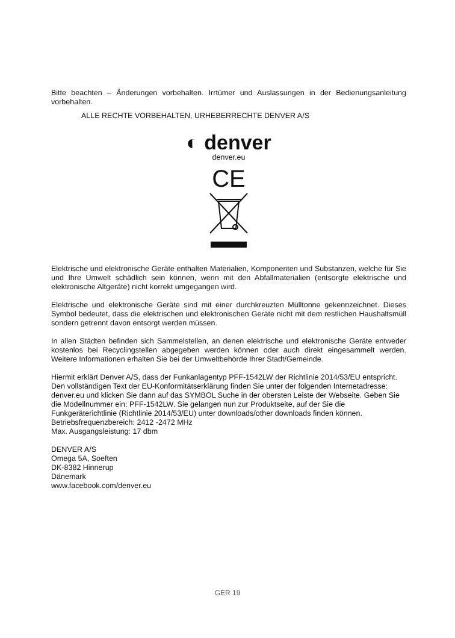Bitte beachten – Änderungen vorbehalten. Irrtümer und Auslassungen in der Bedienungsanleitung vorbehalten.
ALLE RECHTE VORBEHALTEN, URHEBERRECHTE DENVER A/S
◐ denver
denver.eu
CE
Elektrische und elektronische Geräte enthalten Materialien, Komponenten und Substanzen, welche für Sie und Ihre Umwelt schädlich sein können, wenn mit den Abfallmaterialien (entsorgte elektrische und elektronische Altgeräte) nicht korrekt umgegangen wird.
Elektrische und elektronische Geräte sind mit einer durchkreuzten Mülltonne gekennzeichnet. Dieses Symbol bedeutet, dass die elektrischen und elektronischen Geräte nicht mit dem restlichen Haushaltsmüll sondern getrennt davon entsorgt werden müssen.
In allen Städten befinden sich Sammelstellen, an denen elektrische und elektronische Geräte entweder kostenlos bei Recyclingstellen abgegeben werden können oder auch direkt eingesammelt werden. Weitere Informationen erhalten Sie bei der Umweltbehörde Ihrer Stadt/Gemeinde.
Hiermit erklärt Denver A/S, dass der Funkanlagentyp PFF-1542LW der Richtlinie 2014/53/EU entspricht. Den vollständigen Text der EU-Konformitätserklärung finden Sie unter der folgenden Internetadresse: denver.eu und klicken Sie dann auf das SYMBOL Suche in der obersten Leiste der Webseite. Geben Sie die Modellnummer ein: PFF-1542LW. Sie gelangen nun zur Produktseite, auf der Sie die Funkgeräterichtlinie (Richtlinie 2014/53/EU) unter downloads/other downloads finden können.
Betriebsfrequenzbereich: 2412 -2472 MHz
Max. Ausgangsleistung: 17 dbm
DENVER A/S
Omega 5A, Soeften
DK-8382 Hinnerup
Dänemark
www.facebook.com/denver.eu
GER 19